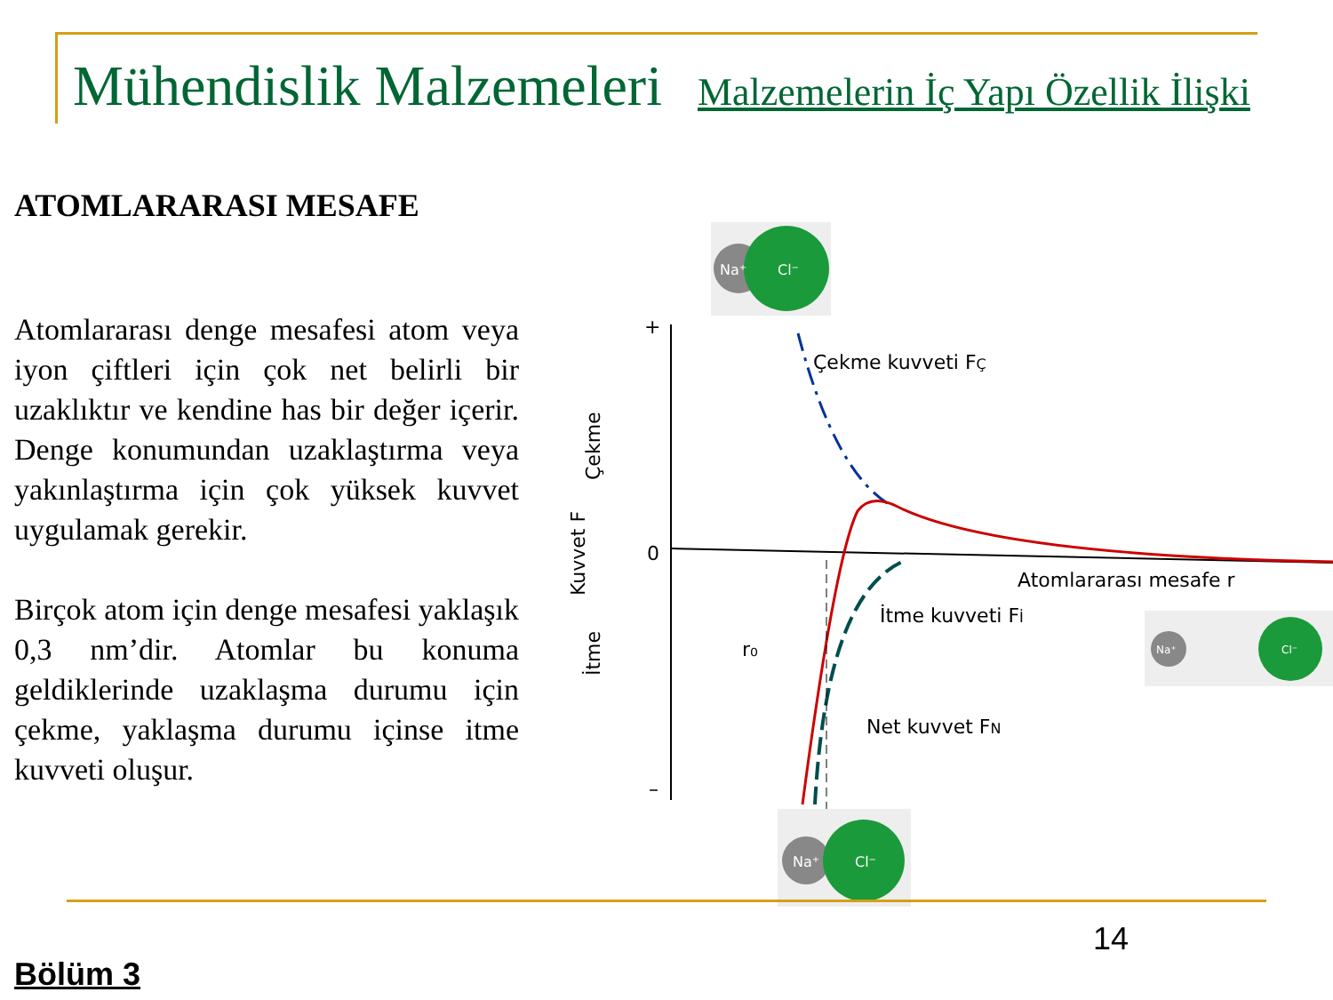Mühendislik Malzemeleri Malzemelerin İç Yapı Özellik İlişki
ATOMLARARASI MESAFE
Atomlararası denge mesafesi atom veya iyon çiftleri için çok net belirli bir uzaklıktır ve kendine has bir değer içerir. Denge konumundan uzaklaştırma veya yakınlaştırma için çok yüksek kuvvet uygulamak gerekir.
Birçok atom için denge mesafesi yaklaşık 0,3 nm’dir. Atomlar bu konuma geldiklerinde uzaklaşma durumu için çekme, yaklaşma durumu içinse itme kuvveti oluşur.
+
0
–
Çekme kuvveti FÇ
Atomlararası mesafe r
İtme kuvveti Fİ
Net kuvvet FN
r₀
Kuvvet F
Çekme
İtme
Na⁺
Cl⁻
Na⁺
Cl⁻
Na⁺
Cl⁻
14
Bölüm 3